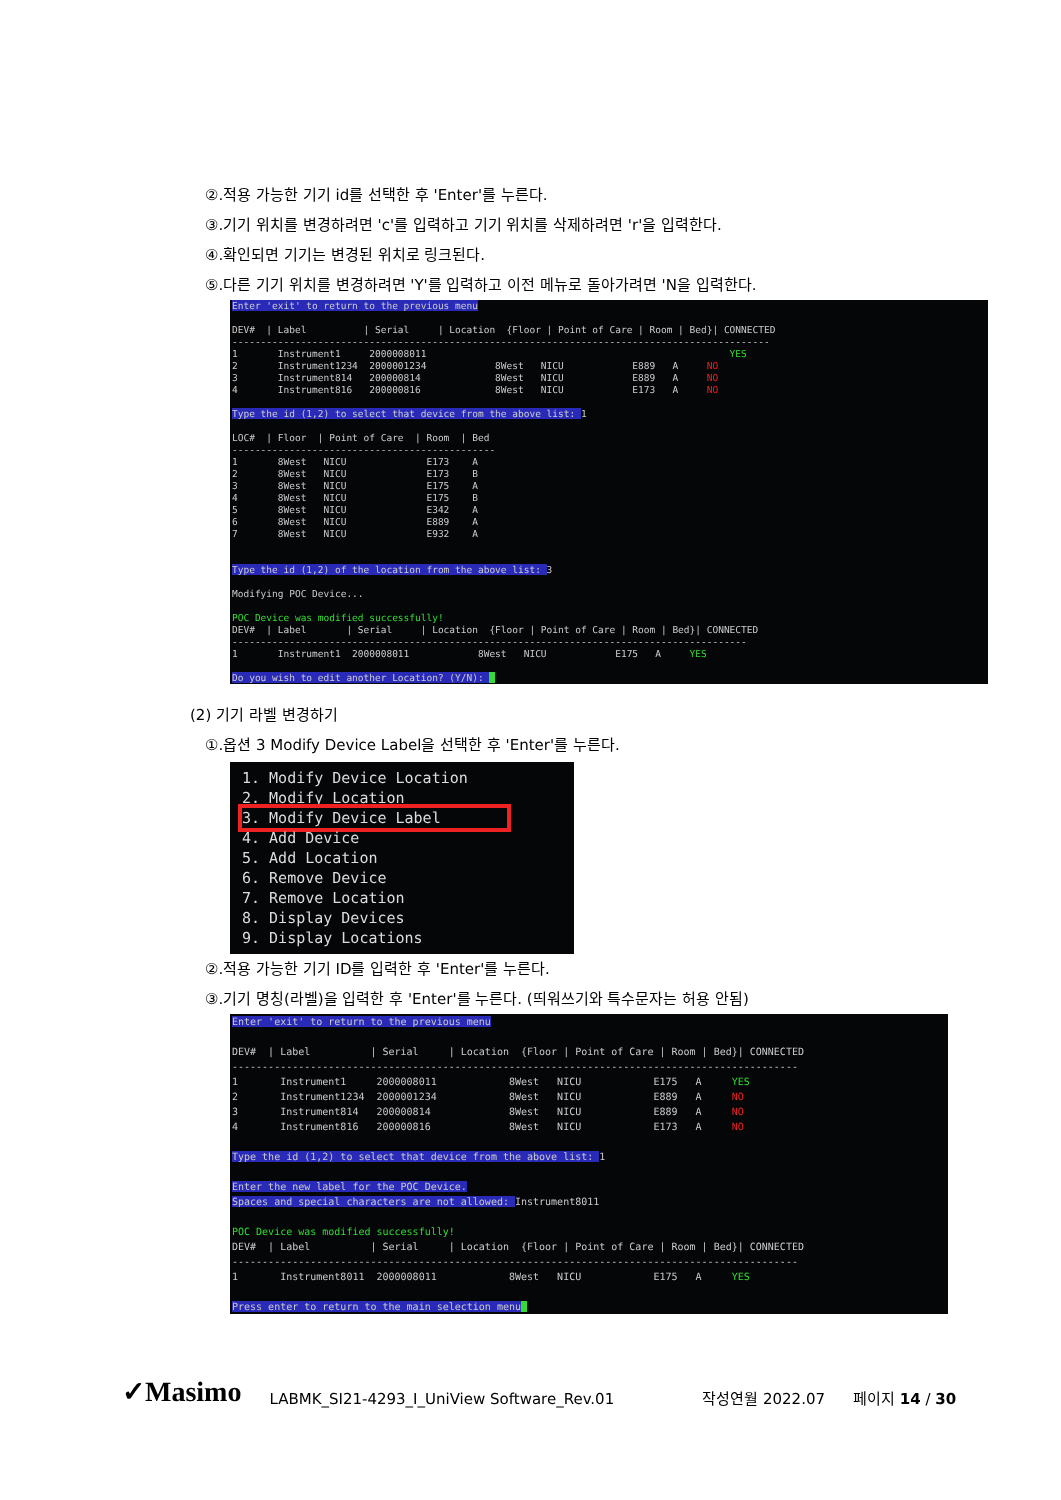②.적용 가능한 기기 id를 선택한 후 'Enter'를 누른다.
③.기기 위치를 변경하려면 'c'를 입력하고 기기 위치를 삭제하려면 'r'을 입력한다.
④.확인되면 기기는 변경된 위치로 링크된다.
⑤.다른 기기 위치를 변경하려면 'Y'를 입력하고 이전 메뉴로 돌아가려면 'N을 입력한다.
Enter 'exit' to return to the previous menu DEV# | Label | Serial | Location {Floor | Point of Care | Room | Bed}| CONNECTED ---------------------------------------------------------------------------------------------- 1 Instrument1 2000008011 YES 2 Instrument1234 2000001234 8West NICU E889 A NO 3 Instrument814 200000814 8West NICU E889 A NO 4 Instrument816 200000816 8West NICU E173 A NO Type the id (1,2) to select that device from the above list: 1 LOC# | Floor | Point of Care | Room | Bed ---------------------------------------------- 1 8West NICU E173 A 2 8West NICU E173 B 3 8West NICU E175 A 4 8West NICU E175 B 5 8West NICU E342 A 6 8West NICU E889 A 7 8West NICU E932 A Type the id (1,2) of the location from the above list: 3 Modifying POC Device... POC Device was modified successfully! DEV# | Label | Serial | Location {Floor | Point of Care | Room | Bed}| CONNECTED ------------------------------------------------------------------------------------------ 1 Instrument1 2000008011 8West NICU E175 A YES Do you wish to edit another Location? (Y/N):
(2) 기기 라벨 변경하기
①.옵션 3 Modify Device Label을 선택한 후 'Enter'를 누른다.
1. Modify Device Location 2. Modify Location 3. Modify Device Label 4. Add Device 5. Add Location 6. Remove Device 7. Remove Location 8. Display Devices 9. Display Locations
②.적용 가능한 기기 ID를 입력한 후 'Enter'를 누른다.
③.기기 명칭(라벨)을 입력한 후 'Enter'를 누른다. (띄워쓰기와 특수문자는 허용 안됨)
Enter 'exit' to return to the previous menu DEV# | Label | Serial | Location {Floor | Point of Care | Room | Bed}| CONNECTED ---------------------------------------------------------------------------------------------- 1 Instrument1 2000008011 8West NICU E175 A YES 2 Instrument1234 2000001234 8West NICU E889 A NO 3 Instrument814 200000814 8West NICU E889 A NO 4 Instrument816 200000816 8West NICU E173 A NO Type the id (1,2) to select that device from the above list: 1 Enter the new label for the POC Device. Spaces and special characters are not allowed: Instrument8011 POC Device was modified successfully! DEV# | Label | Serial | Location {Floor | Point of Care | Room | Bed}| CONNECTED ---------------------------------------------------------------------------------------------- 1 Instrument8011 2000008011 8West NICU E175 A YES Press enter to return to the main selection menu
✓Masimo LABMK_SI21-4293_I_UniView Software_Rev.01 작성연월 2022.07 페이지 14 / 30